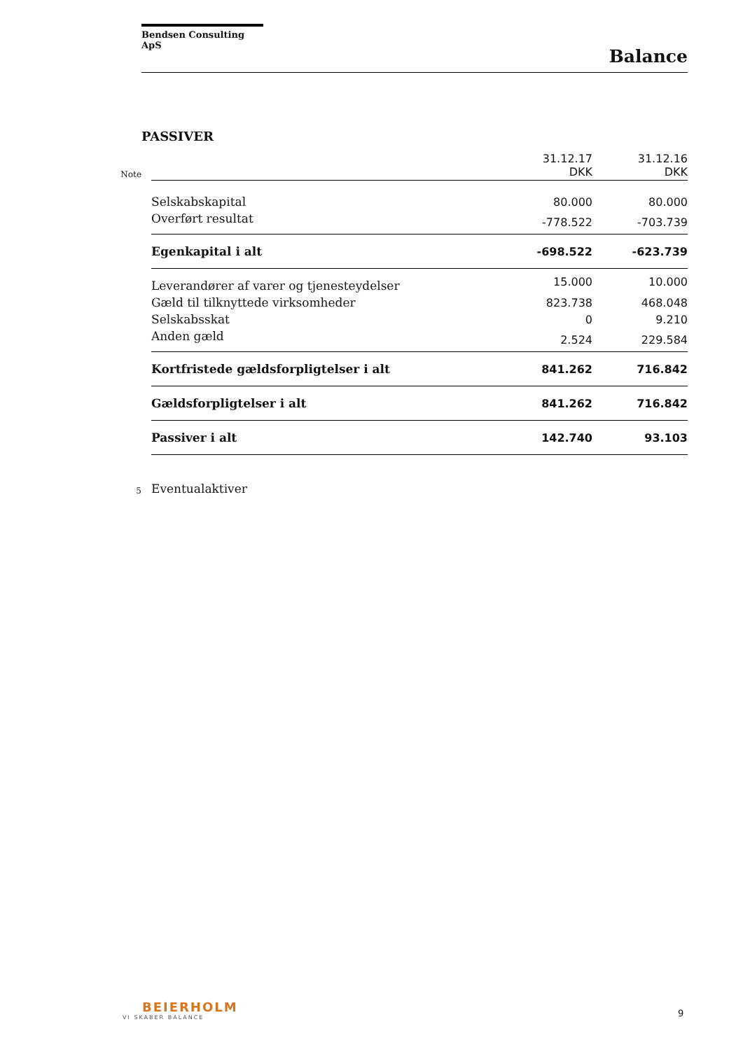Bendsen Consulting ApS
Balance
PASSIVER
| Note | | 31.12.17 DKK | 31.12.16 DKK |
| | Selskabskapital | 80.000 | 80.000 |
| | Overført resultat | -778.522 | -703.739 |
| | Egenkapital i alt | -698.522 | -623.739 |
| | Leverandører af varer og tjenesteydelser | 15.000 | 10.000 |
| | Gæld til tilknyttede virksomheder | 823.738 | 468.048 |
| | Selskabsskat | 0 | 9.210 |
| | Anden gæld | 2.524 | 229.584 |
| | Kortfristede gældsforpligtelser i alt | 841.262 | 716.842 |
| | Gældsforpligtelser i alt | 841.262 | 716.842 |
| | Passiver i alt | 142.740 | 93.103 |
| 5 | Eventualaktiver | | |
BEIERHOLM
VI SKABER BALANCE
9